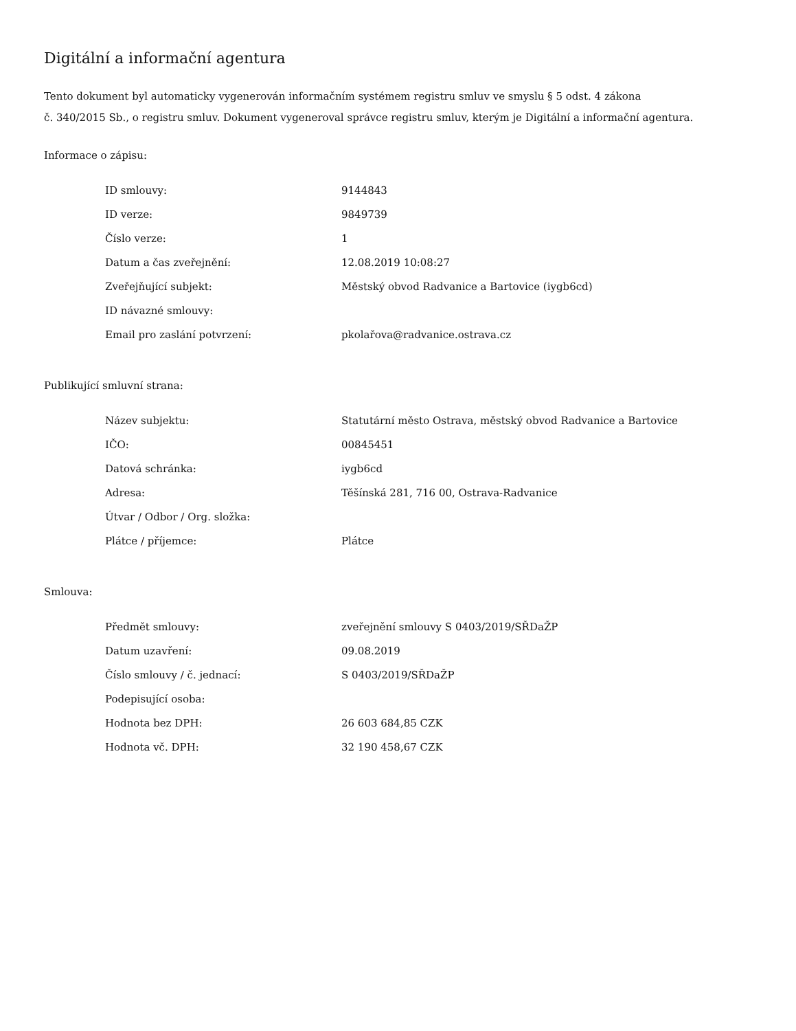Digitální a informační agentura
Tento dokument byl automaticky vygenerován informačním systémem registru smluv ve smyslu § 5 odst. 4 zákona
č. 340/2015 Sb., o registru smluv. Dokument vygeneroval správce registru smluv, kterým je Digitální a informační agentura.
Informace o zápisu:
| ID smlouvy: | 9144843 |
| ID verze: | 9849739 |
| Číslo verze: | 1 |
| Datum a čas zveřejnění: | 12.08.2019 10:08:27 |
| Zveřejňující subjekt: | Městský obvod Radvanice a Bartovice (iygb6cd) |
| ID návazné smlouvy: | |
| Email pro zaslání potvrzení: | pkolařova@radvanice.ostrava.cz |
Publikující smluvní strana:
| Název subjektu: | Statutární město Ostrava, městský obvod Radvanice a Bartovice |
| IČO: | 00845451 |
| Datová schránka: | iygb6cd |
| Adresa: | Těšínská 281, 716 00, Ostrava-Radvanice |
| Útvar / Odbor / Org. složka: | |
| Plátce / příjemce: | Plátce |
Smlouva:
| Předmět smlouvy: | zveřejnění smlouvy S 0403/2019/SŘDaŽP |
| Datum uzavření: | 09.08.2019 |
| Číslo smlouvy / č. jednací: | S 0403/2019/SŘDaŽP |
| Podepisující osoba: | |
| Hodnota bez DPH: | 26 603 684,85 CZK |
| Hodnota vč. DPH: | 32 190 458,67 CZK |